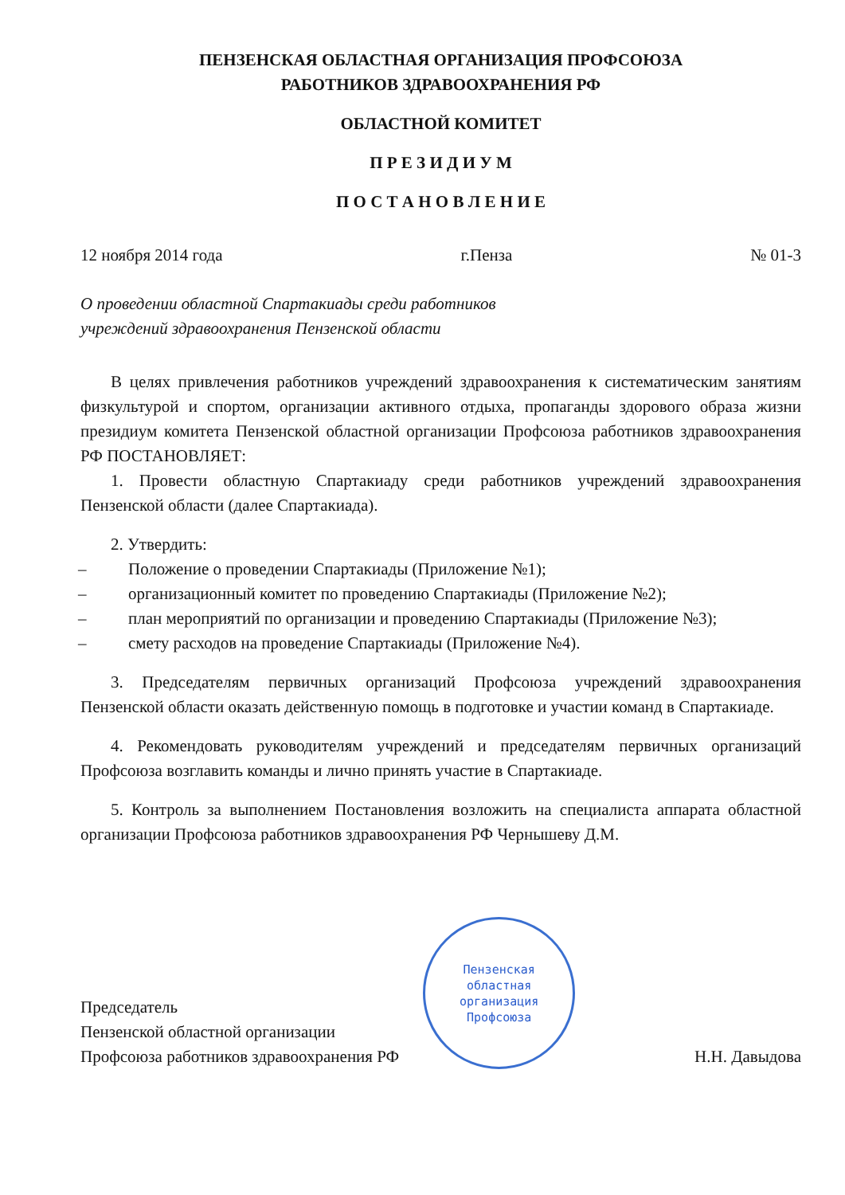ПЕНЗЕНСКАЯ ОБЛАСТНАЯ ОРГАНИЗАЦИЯ ПРОФСОЮЗА
РАБОТНИКОВ ЗДРАВООХРАНЕНИЯ РФ
ОБЛАСТНОЙ КОМИТЕТ
П Р Е З И Д И У М
П О С Т А Н О В Л Е Н И Е
12 ноября 2014 года г.Пенза № 01-3
О проведении областной Спартакиады среди работников
учреждений здравоохранения Пензенской области
В целях привлечения работников учреждений здравоохранения к систематическим занятиям физкультурой и спортом, организации активного отдыха, пропаганды здорового образа жизни президиум комитета Пензенской областной организации Профсоюза работников здравоохранения РФ ПОСТАНОВЛЯЕТ:
1. Провести областную Спартакиаду среди работников учреждений здравоохранения Пензенской области (далее Спартакиада).
2. Утвердить:
– Положение о проведении Спартакиады (Приложение №1);
– организационный комитет по проведению Спартакиады (Приложение №2);
– план мероприятий по организации и проведению Спартакиады (Приложение №3);
– смету расходов на проведение Спартакиады (Приложение №4).
3. Председателям первичных организаций Профсоюза учреждений здравоохранения Пензенской области оказать действенную помощь в подготовке и участии команд в Спартакиаде.
4. Рекомендовать руководителям учреждений и председателям первичных организаций Профсоюза возглавить команды и лично принять участие в Спартакиаде.
5. Контроль за выполнением Постановления возложить на специалиста аппарата областной организации Профсоюза работников здравоохранения РФ Чернышеву Д.М.
Председатель
Пензенской областной организации
Профсоюза работников здравоохранения РФ
Пензенская
областная
организация
Профсоюза
Н.Н. Давыдова